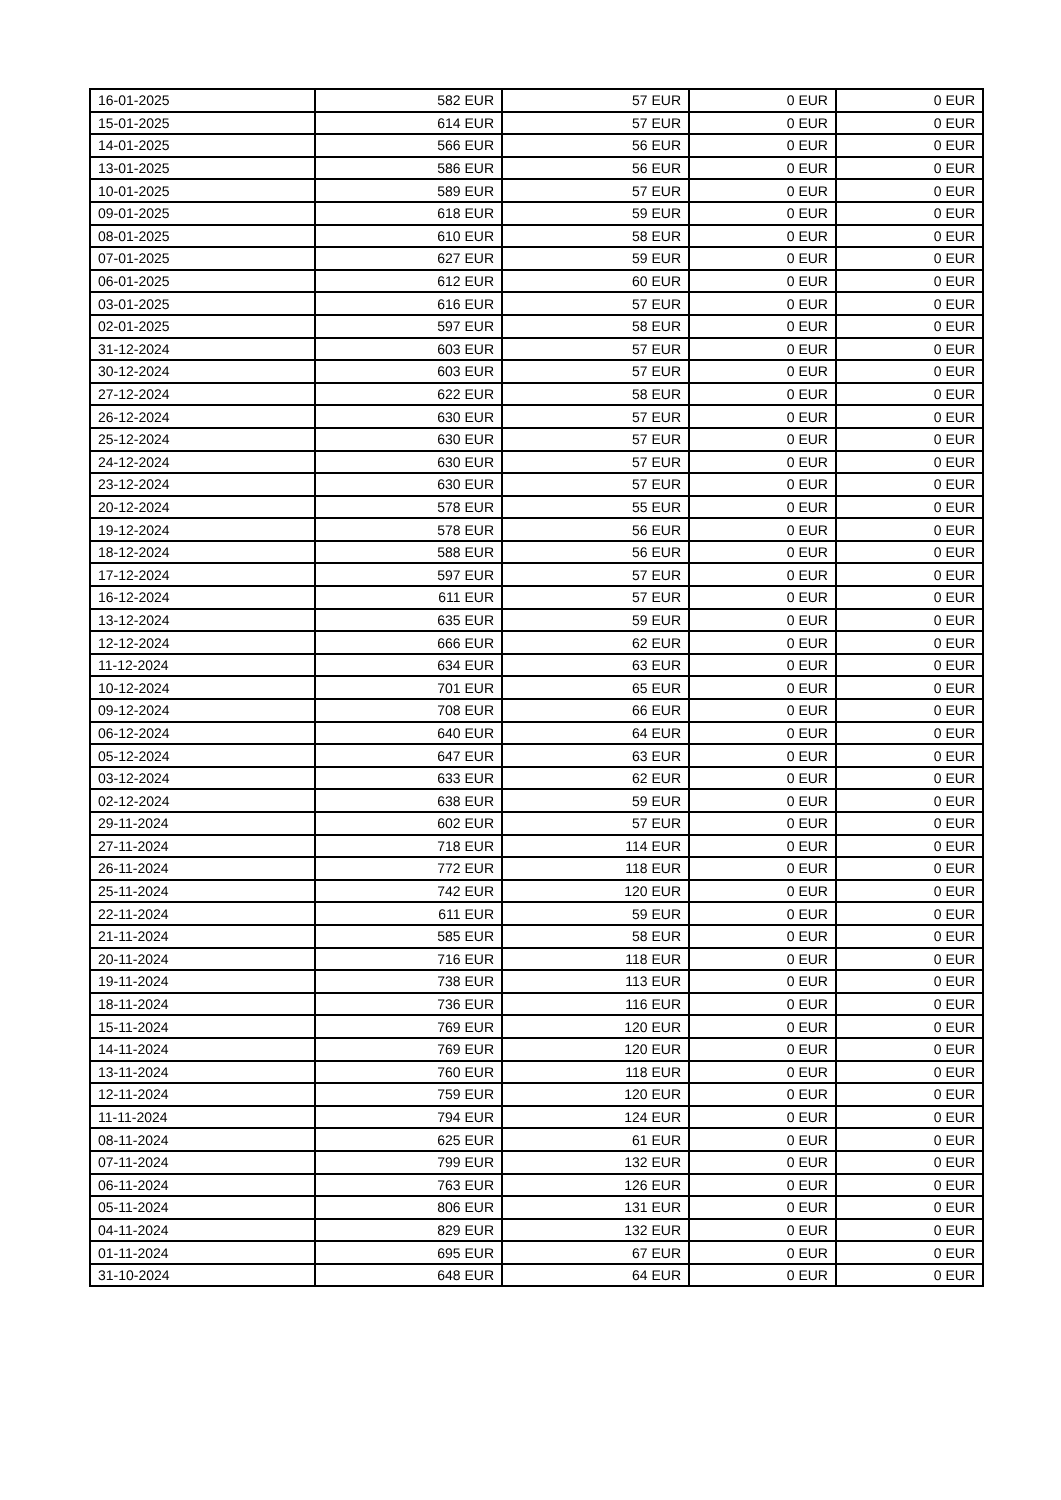| 16-01-2025 | 582 EUR | 57 EUR | 0 EUR | 0 EUR |
| 15-01-2025 | 614 EUR | 57 EUR | 0 EUR | 0 EUR |
| 14-01-2025 | 566 EUR | 56 EUR | 0 EUR | 0 EUR |
| 13-01-2025 | 586 EUR | 56 EUR | 0 EUR | 0 EUR |
| 10-01-2025 | 589 EUR | 57 EUR | 0 EUR | 0 EUR |
| 09-01-2025 | 618 EUR | 59 EUR | 0 EUR | 0 EUR |
| 08-01-2025 | 610 EUR | 58 EUR | 0 EUR | 0 EUR |
| 07-01-2025 | 627 EUR | 59 EUR | 0 EUR | 0 EUR |
| 06-01-2025 | 612 EUR | 60 EUR | 0 EUR | 0 EUR |
| 03-01-2025 | 616 EUR | 57 EUR | 0 EUR | 0 EUR |
| 02-01-2025 | 597 EUR | 58 EUR | 0 EUR | 0 EUR |
| 31-12-2024 | 603 EUR | 57 EUR | 0 EUR | 0 EUR |
| 30-12-2024 | 603 EUR | 57 EUR | 0 EUR | 0 EUR |
| 27-12-2024 | 622 EUR | 58 EUR | 0 EUR | 0 EUR |
| 26-12-2024 | 630 EUR | 57 EUR | 0 EUR | 0 EUR |
| 25-12-2024 | 630 EUR | 57 EUR | 0 EUR | 0 EUR |
| 24-12-2024 | 630 EUR | 57 EUR | 0 EUR | 0 EUR |
| 23-12-2024 | 630 EUR | 57 EUR | 0 EUR | 0 EUR |
| 20-12-2024 | 578 EUR | 55 EUR | 0 EUR | 0 EUR |
| 19-12-2024 | 578 EUR | 56 EUR | 0 EUR | 0 EUR |
| 18-12-2024 | 588 EUR | 56 EUR | 0 EUR | 0 EUR |
| 17-12-2024 | 597 EUR | 57 EUR | 0 EUR | 0 EUR |
| 16-12-2024 | 611 EUR | 57 EUR | 0 EUR | 0 EUR |
| 13-12-2024 | 635 EUR | 59 EUR | 0 EUR | 0 EUR |
| 12-12-2024 | 666 EUR | 62 EUR | 0 EUR | 0 EUR |
| 11-12-2024 | 634 EUR | 63 EUR | 0 EUR | 0 EUR |
| 10-12-2024 | 701 EUR | 65 EUR | 0 EUR | 0 EUR |
| 09-12-2024 | 708 EUR | 66 EUR | 0 EUR | 0 EUR |
| 06-12-2024 | 640 EUR | 64 EUR | 0 EUR | 0 EUR |
| 05-12-2024 | 647 EUR | 63 EUR | 0 EUR | 0 EUR |
| 03-12-2024 | 633 EUR | 62 EUR | 0 EUR | 0 EUR |
| 02-12-2024 | 638 EUR | 59 EUR | 0 EUR | 0 EUR |
| 29-11-2024 | 602 EUR | 57 EUR | 0 EUR | 0 EUR |
| 27-11-2024 | 718 EUR | 114 EUR | 0 EUR | 0 EUR |
| 26-11-2024 | 772 EUR | 118 EUR | 0 EUR | 0 EUR |
| 25-11-2024 | 742 EUR | 120 EUR | 0 EUR | 0 EUR |
| 22-11-2024 | 611 EUR | 59 EUR | 0 EUR | 0 EUR |
| 21-11-2024 | 585 EUR | 58 EUR | 0 EUR | 0 EUR |
| 20-11-2024 | 716 EUR | 118 EUR | 0 EUR | 0 EUR |
| 19-11-2024 | 738 EUR | 113 EUR | 0 EUR | 0 EUR |
| 18-11-2024 | 736 EUR | 116 EUR | 0 EUR | 0 EUR |
| 15-11-2024 | 769 EUR | 120 EUR | 0 EUR | 0 EUR |
| 14-11-2024 | 769 EUR | 120 EUR | 0 EUR | 0 EUR |
| 13-11-2024 | 760 EUR | 118 EUR | 0 EUR | 0 EUR |
| 12-11-2024 | 759 EUR | 120 EUR | 0 EUR | 0 EUR |
| 11-11-2024 | 794 EUR | 124 EUR | 0 EUR | 0 EUR |
| 08-11-2024 | 625 EUR | 61 EUR | 0 EUR | 0 EUR |
| 07-11-2024 | 799 EUR | 132 EUR | 0 EUR | 0 EUR |
| 06-11-2024 | 763 EUR | 126 EUR | 0 EUR | 0 EUR |
| 05-11-2024 | 806 EUR | 131 EUR | 0 EUR | 0 EUR |
| 04-11-2024 | 829 EUR | 132 EUR | 0 EUR | 0 EUR |
| 01-11-2024 | 695 EUR | 67 EUR | 0 EUR | 0 EUR |
| 31-10-2024 | 648 EUR | 64 EUR | 0 EUR | 0 EUR |